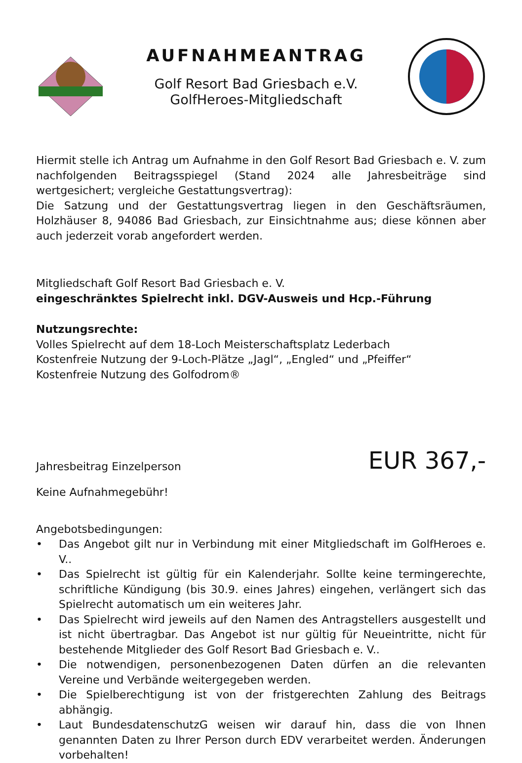AUFNAHMEANTRAG
Golf Resort Bad Griesbach e.V.
GolfHeroes-Mitgliedschaft
Hiermit stelle ich Antrag um Aufnahme in den Golf Resort Bad Griesbach e. V. zum nachfolgenden Beitragsspiegel (Stand 2024 alle Jahresbeiträge sind wertgesichert; vergleiche Gestattungsvertrag):
Die Satzung und der Gestattungsvertrag liegen in den Geschäftsräumen, Holzhäuser 8, 94086 Bad Griesbach, zur Einsichtnahme aus; diese können aber auch jederzeit vorab angefordert werden.
Mitgliedschaft Golf Resort Bad Griesbach e. V.
eingeschränktes Spielrecht inkl. DGV-Ausweis und Hcp.-Führung
Nutzungsrechte:
Volles Spielrecht auf dem 18-Loch Meisterschaftsplatz Lederbach
Kostenfreie Nutzung der 9-Loch-Plätze „Jagl“, „Engled“ und „Pfeiffer“
Kostenfreie Nutzung des Golfodrom®
Jahresbeitrag Einzelperson
EUR 367,-
Keine Aufnahmegebühr!
Angebotsbedingungen:
• Das Angebot gilt nur in Verbindung mit einer Mitgliedschaft im GolfHeroes e. V..
• Das Spielrecht ist gültig für ein Kalenderjahr. Sollte keine termingerechte, schriftliche Kündigung (bis 30.9. eines Jahres) eingehen, verlängert sich das Spielrecht automatisch um ein weiteres Jahr.
• Das Spielrecht wird jeweils auf den Namen des Antragstellers ausgestellt und ist nicht übertragbar. Das Angebot ist nur gültig für Neueintritte, nicht für bestehende Mitglieder des Golf Resort Bad Griesbach e. V..
• Die notwendigen, personenbezogenen Daten dürfen an die relevanten Vereine und Verbände weitergegeben werden.
• Die Spielberechtigung ist von der fristgerechten Zahlung des Beitrags abhängig.
• Laut BundesdatenschutzG weisen wir darauf hin, dass die von Ihnen genannten Daten zu Ihrer Person durch EDV verarbeitet werden. Änderungen vorbehalten!